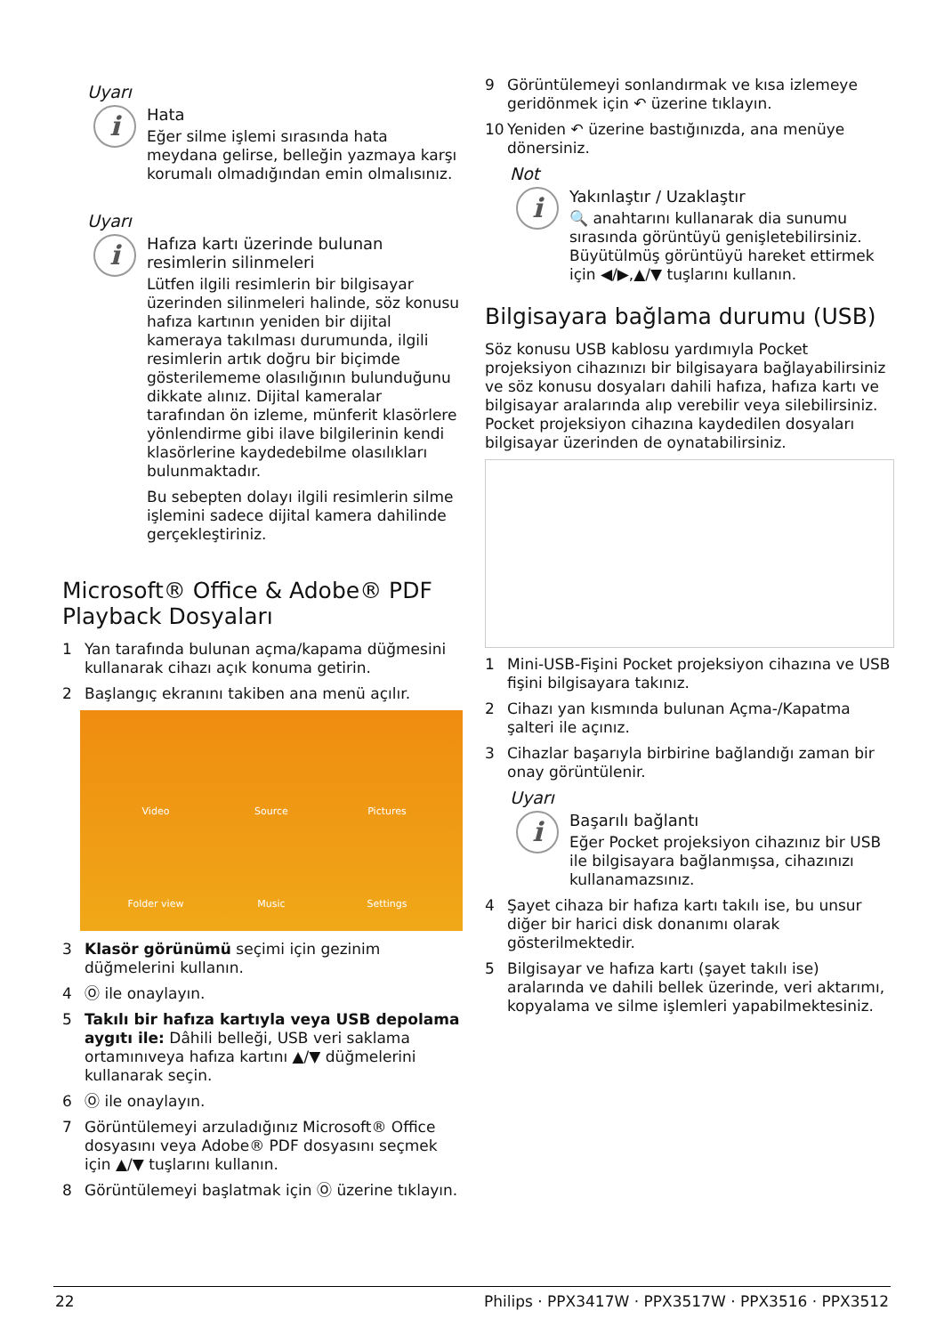Uyarı
i
Hata
Eğer silme işlemi sırasında hata meydana gelirse, belleğin yazmaya karşı korumalı olmadığından emin olmalısınız.
Uyarı
i
Hafıza kartı üzerinde bulunan resimlerin silinmeleri
Lütfen ilgili resimlerin bir bilgisayar üzerinden silinmeleri halinde, söz konusu hafıza kartının yeniden bir dijital kameraya takılması durumunda, ilgili resimlerin artık doğru bir biçimde gösterilememe olasılığının bulunduğunu dikkate alınız. Dijital kameralar tarafından ön izleme, münferit klasörlere yönlendirme gibi ilave bilgilerinin kendi klasörlerine kaydedebilme olasılıkları bulunmaktadır.
Bu sebepten dolayı ilgili resimlerin silme işlemini sadece dijital kamera dahilinde gerçekleştiriniz.
Microsoft® Office & Adobe® PDF Playback Dosyaları
1 Yan tarafında bulunan açma/kapama düğmesini kullanarak cihazı açık konuma getirin.
2 Başlangıç ekranını takiben ana menü açılır.
Video
Source
Pictures
Folder view
Music
Settings
3 Klasör görünümü seçimi için gezinim düğmelerini kullanın.
4 Ⓞ ile onaylayın.
5 Takılı bir hafıza kartıyla veya USB depolama aygıtı ile: Dâhili belleği, USB veri saklama ortamınıveya hafıza kartını ▲/▼ düğmelerini kullanarak seçin.
6 Ⓞ ile onaylayın.
7 Görüntülemeyi arzuladığınız Microsoft® Office dosyasını veya Adobe® PDF dosyasını seçmek için ▲/▼ tuşlarını kullanın.
8 Görüntülemeyi başlatmak için Ⓞ üzerine tıklayın.
9 Görüntülemeyi sonlandırmak ve kısa izlemeye geridönmek için ↶ üzerine tıklayın.
10 Yeniden ↶ üzerine bastığınızda, ana menüye dönersiniz.
Not
i
Yakınlaştır / Uzaklaştır
🔍 anahtarını kullanarak dia sunumu sırasında görüntüyü genişletebilirsiniz. Büyütülmüş görüntüyü hareket ettirmek için ◀/▶,▲/▼ tuşlarını kullanın.
Bilgisayara bağlama durumu (USB)
Söz konusu USB kablosu yardımıyla Pocket projeksiyon cihazınızı bir bilgisayara bağlayabilirsiniz ve söz konusu dosyaları dahili hafıza, hafıza kartı ve bilgisayar aralarında alıp verebilir veya silebilirsiniz. Pocket projeksiyon cihazına kaydedilen dosyaları bilgisayar üzerinden de oynatabilirsiniz.
1 Mini-USB-Fişini Pocket projeksiyon cihazına ve USB fişini bilgisayara takınız.
2 Cihazı yan kısmında bulunan Açma-/Kapatma şalteri ile açınız.
3 Cihazlar başarıyla birbirine bağlandığı zaman bir onay görüntülenir.
Uyarı
i
Başarılı bağlantı
Eğer Pocket projeksiyon cihazınız bir USB ile bilgisayara bağlanmışsa, cihazınızı kullanamazsınız.
4 Şayet cihaza bir hafıza kartı takılı ise, bu unsur diğer bir harici disk donanımı olarak gösterilmektedir.
5 Bilgisayar ve hafıza kartı (şayet takılı ise) aralarında ve dahili bellek üzerinde, veri aktarımı, kopyalama ve silme işlemleri yapabilmektesiniz.
22 Philips · PPX3417W · PPX3517W · PPX3516 · PPX3512